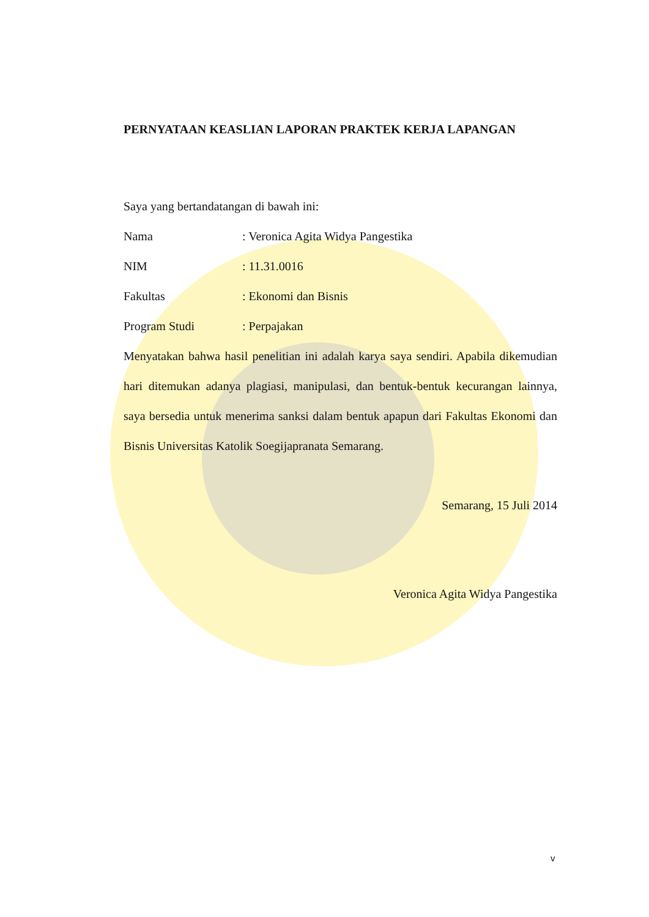PERNYATAAN KEASLIAN LAPORAN PRAKTEK KERJA LAPANGAN
Saya yang bertandatangan di bawah ini:
Nama: Veronica Agita Widya Pangestika
NIM: 11.31.0016
Fakultas: Ekonomi dan Bisnis
Program Studi: Perpajakan
Menyatakan bahwa hasil penelitian ini adalah karya saya sendiri. Apabila dikemudian hari ditemukan adanya plagiasi, manipulasi, dan bentuk-bentuk kecurangan lainnya, saya bersedia untuk menerima sanksi dalam bentuk apapun dari Fakultas Ekonomi dan Bisnis Universitas Katolik Soegijapranata Semarang.
Semarang, 15 Juli 2014
Veronica Agita Widya Pangestika
v